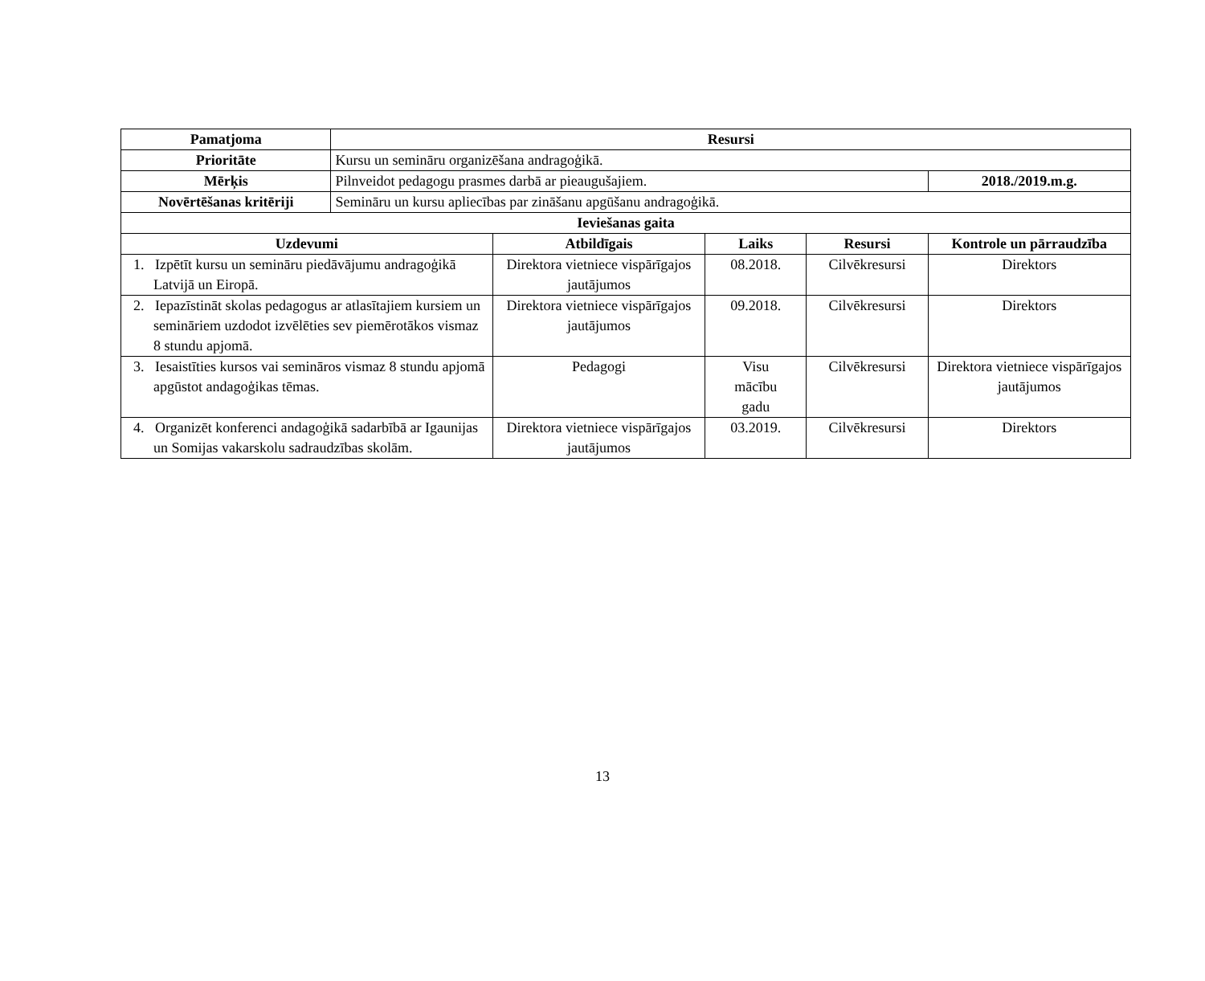| Pamatjoma | Resursi | | | | |
| --- | --- | --- | --- | --- | --- |
| Prioritāte | Kursu un semināru organizēšana andragoģikā. | | | | |
| Mērķis | Pilnveidot pedagogu prasmes darbā ar pieaugušajiem. | | | | 2018./2019.m.g. |
| Novērtēšanas kritēriji | Semināru un kursu apliecības par zināšanu apgūšanu andragoģikā. | | | | |
| Ieviešanas gaita | | | | | |
| Uzdevumi | | Atbildīgais | Laiks | Resursi | Kontrole un pārraudzība |
| 1. Izpētīt kursu un semināru piedāvājumu andragoģikā Latvijā un Eiropā. | | Direktora vietniece vispārīgajos jautājumos | 08.2018. | Cilvēkresursi | Direktors |
| 2. Iepazīstināt skolas pedagogus ar atlasītajiem kursiem un semināriem uzdodot izvēlēties sev piemērotākos vismaz 8 stundu apjomā. | | Direktora vietniece vispārīgajos jautājumos | 09.2018. | Cilvēkresursi | Direktors |
| 3. Iesaistīties kursos vai semināros vismaz 8 stundu apjomā apgūstot andagoģikas tēmas. | | Pedagogi | Visu mācību gadu | Cilvēkresursi | Direktora vietniece vispārīgajos jautājumos |
| 4. Organizēt konferenci andagoģikā sadarbībā ar Igaunijas un Somijas vakarskolu sadraudzības skolām. | | Direktora vietniece vispārīgajos jautājumos | 03.2019. | Cilvēkresursi | Direktors |
13